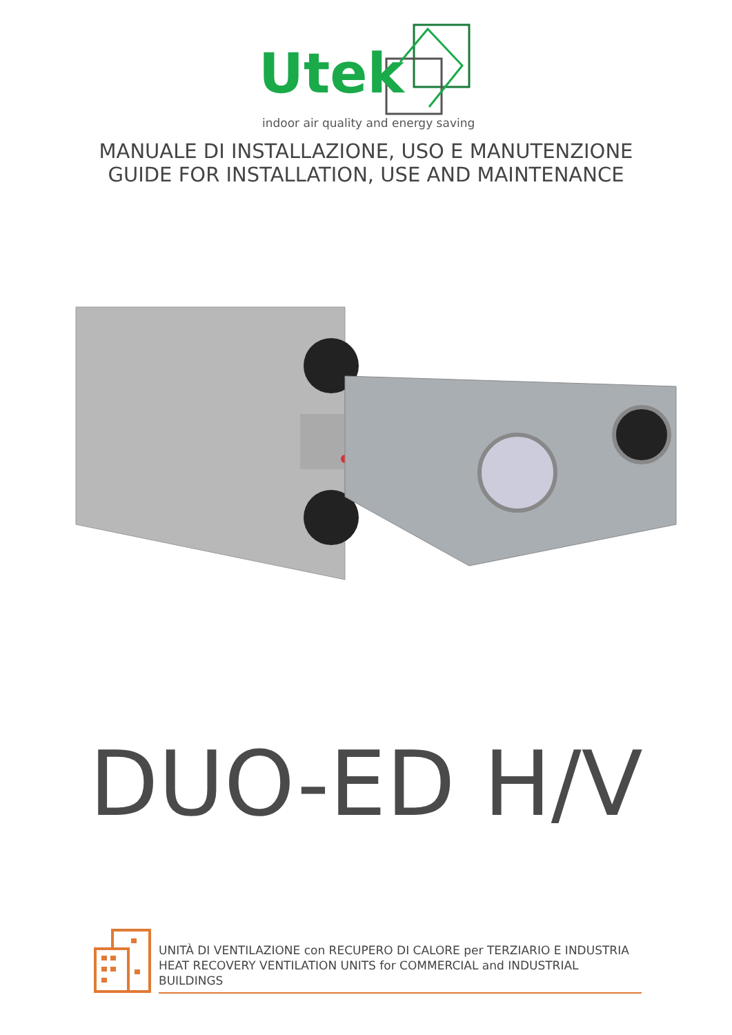Utek
indoor air quality and energy saving
MANUALE DI INSTALLAZIONE, USO E MANUTENZIONE
GUIDE FOR INSTALLATION, USE AND MAINTENANCE
DUO-ED H/V
UNITÀ DI VENTILAZIONE con RECUPERO DI CALORE per TERZIARIO E INDUSTRIA
HEAT RECOVERY VENTILATION UNITS for COMMERCIAL and INDUSTRIAL BUILDINGS